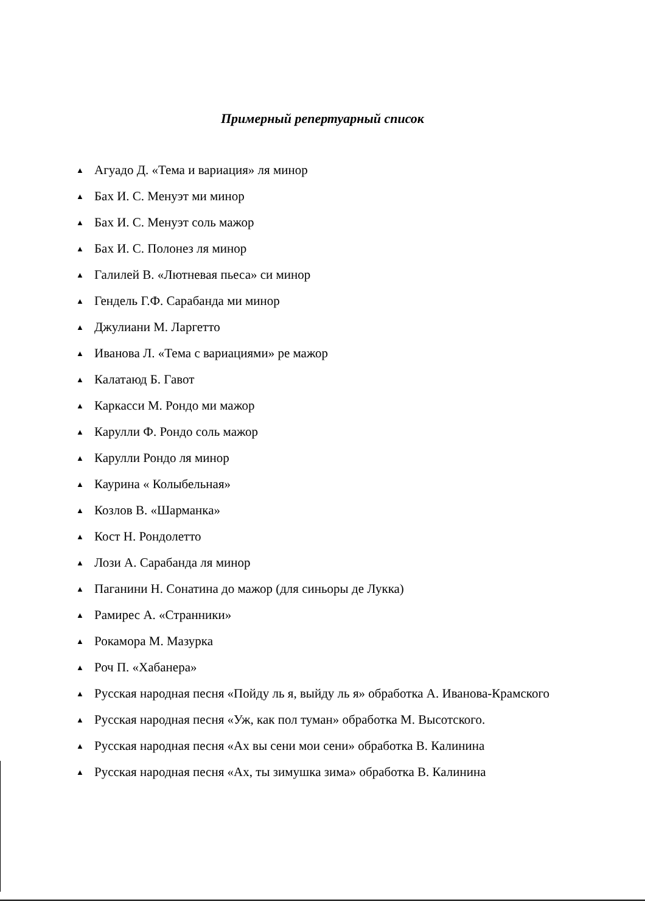Примерный репертуарный список
▲ Агуадо Д. «Тема и вариация» ля минор
▲ Бах И. С. Менуэт ми минор
▲ Бах И. С. Менуэт соль мажор
▲ Бах И. С. Полонез ля минор
▲ Галилей В. «Лютневая пьеса» си минор
▲ Гендель Г.Ф. Сарабанда ми минор
▲ Джулиани М. Ларгетто
▲ Иванова Л. «Тема с вариациями» ре мажор
▲ Калатаюд Б. Гавот
▲ Каркасси М. Рондо ми мажор
▲ Карулли Ф. Рондо соль мажор
▲ Карулли Рондо ля минор
▲ Каурина « Колыбельная»
▲ Козлов В. «Шарманка»
▲ Кост Н. Рондолетто
▲ Лози А. Сарабанда ля минор
▲ Паганини Н. Сонатина до мажор (для синьоры де Лукка)
▲ Рамирес А. «Странники»
▲ Рокамора М. Мазурка
▲ Роч П. «Хабанера»
▲ Русская народная песня «Пойду ль я, выйду ль я» обработка А. Иванова-Крамского
▲ Русская народная песня «Уж, как пол туман» обработка М. Высотского.
▲ Русская народная песня «Ах вы сени мои сени» обработка В. Калинина
▲ Русская народная песня «Ах, ты зимушка зима» обработка В. Калинина